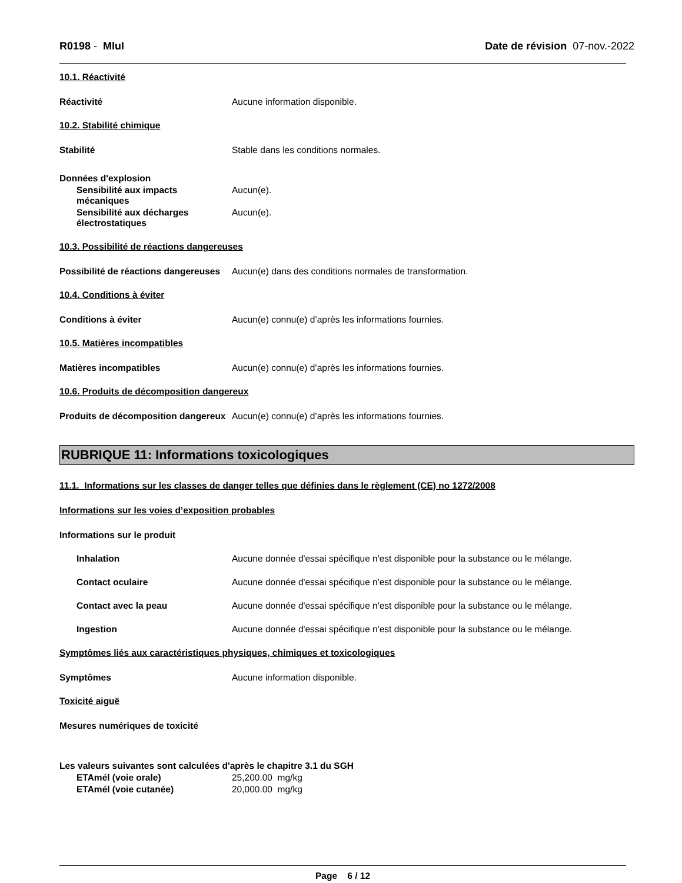R0198 - MluI Date de révision 07-nov.-2022
10.1. Réactivité
Réactivité Aucune information disponible.
10.2. Stabilité chimique
Stabilité Stable dans les conditions normales.
Données d'explosion
Sensibilité aux impacts mécaniques
Aucun(e).
Sensibilité aux décharges électrostatiques
Aucun(e).
10.3. Possibilité de réactions dangereuses
Possibilité de réactions dangereuses
Aucun(e) dans des conditions normales de transformation.
10.4. Conditions à éviter
Conditions à éviter Aucun(e) connu(e) d’après les informations fournies.
10.5. Matières incompatibles
Matières incompatibles Aucun(e) connu(e) d’après les informations fournies.
10.6. Produits de décomposition dangereux
Produits de décomposition dangereux
Aucun(e) connu(e) d’après les informations fournies.
RUBRIQUE 11: Informations toxicologiques
11.1. Informations sur les classes de danger telles que définies dans le règlement (CE) no 1272/2008
Informations sur les voies d’exposition probables
Informations sur le produit
Inhalation Aucune donnée d'essai spécifique n'est disponible pour la substance ou le mélange.
Contact oculaire Aucune donnée d'essai spécifique n'est disponible pour la substance ou le mélange.
Contact avec la peau Aucune donnée d'essai spécifique n'est disponible pour la substance ou le mélange.
Ingestion Aucune donnée d'essai spécifique n'est disponible pour la substance ou le mélange.
Symptômes liés aux caractéristiques physiques, chimiques et toxicologiques
Symptômes Aucune information disponible.
Toxicité aiguë
Mesures numériques de toxicité
Les valeurs suivantes sont calculées d'après le chapitre 3.1 du SGH
ETAmél (voie orale) 25,200.00 mg/kg
ETAmél (voie cutanée) 20,000.00 mg/kg
Page 6 / 12